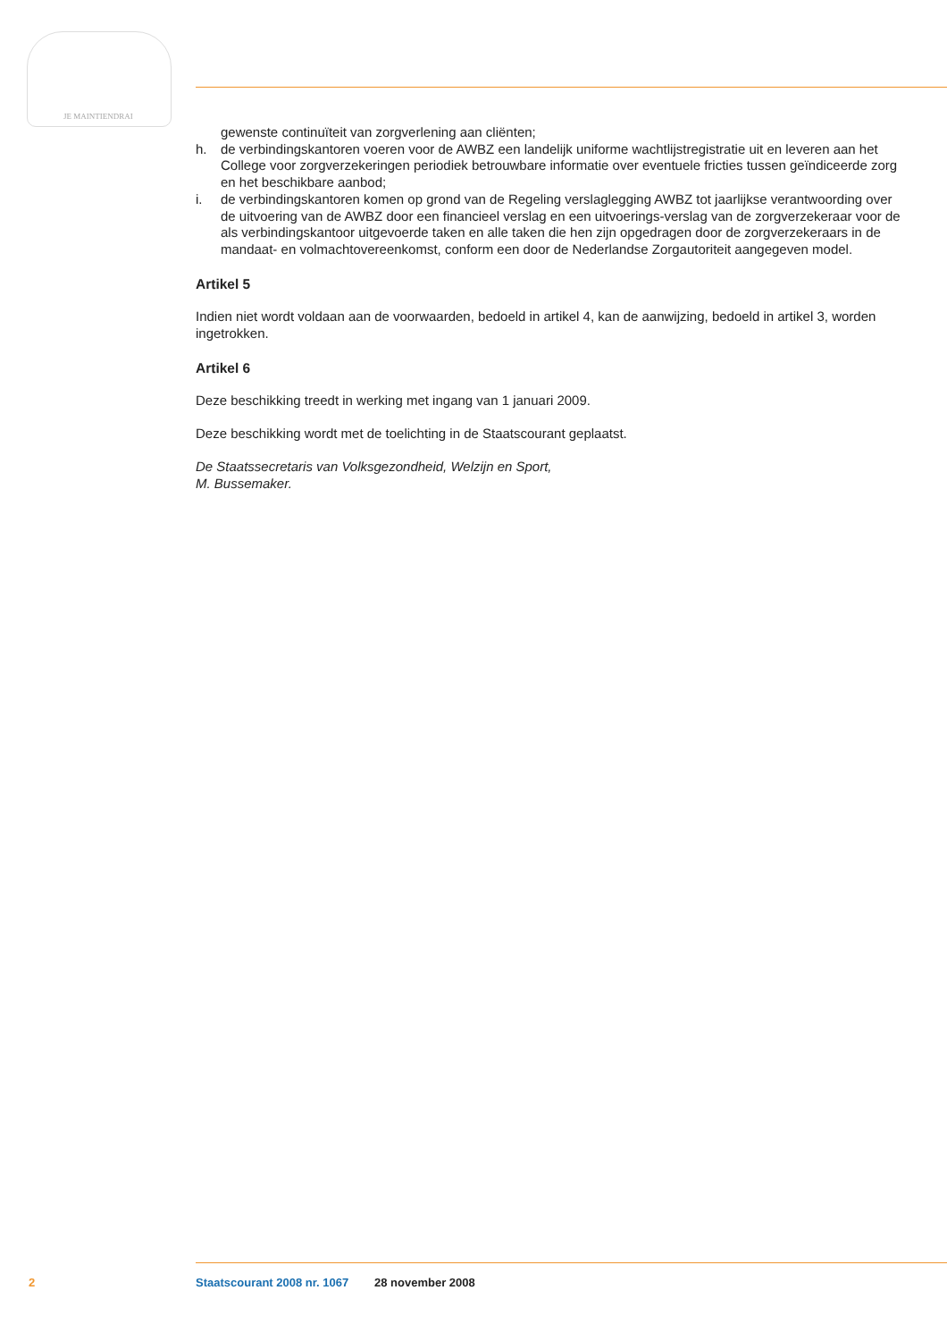JE MAINTIENDRAI
gewenste continuïteit van zorgverlening aan cliënten;
h. de verbindingskantoren voeren voor de AWBZ een landelijk uniforme wachtlijstregistratie uit en leveren aan het College voor zorgverzekeringen periodiek betrouwbare informatie over eventuele fricties tussen geïndiceerde zorg en het beschikbare aanbod;
i. de verbindingskantoren komen op grond van de Regeling verslaglegging AWBZ tot jaarlijkse verantwoording over de uitvoering van de AWBZ door een financieel verslag en een uitvoerings-verslag van de zorgverzekeraar voor de als verbindingskantoor uitgevoerde taken en alle taken die hen zijn opgedragen door de zorgverzekeraars in de mandaat- en volmachtovereenkomst, conform een door de Nederlandse Zorgautoriteit aangegeven model.
Artikel 5
Indien niet wordt voldaan aan de voorwaarden, bedoeld in artikel 4, kan de aanwijzing, bedoeld in artikel 3, worden ingetrokken.
Artikel 6
Deze beschikking treedt in werking met ingang van 1 januari 2009.
Deze beschikking wordt met de toelichting in de Staatscourant geplaatst.
De Staatssecretaris van Volksgezondheid, Welzijn en Sport,
M. Bussemaker.
2 Staatscourant 2008 nr. 1067 28 november 2008